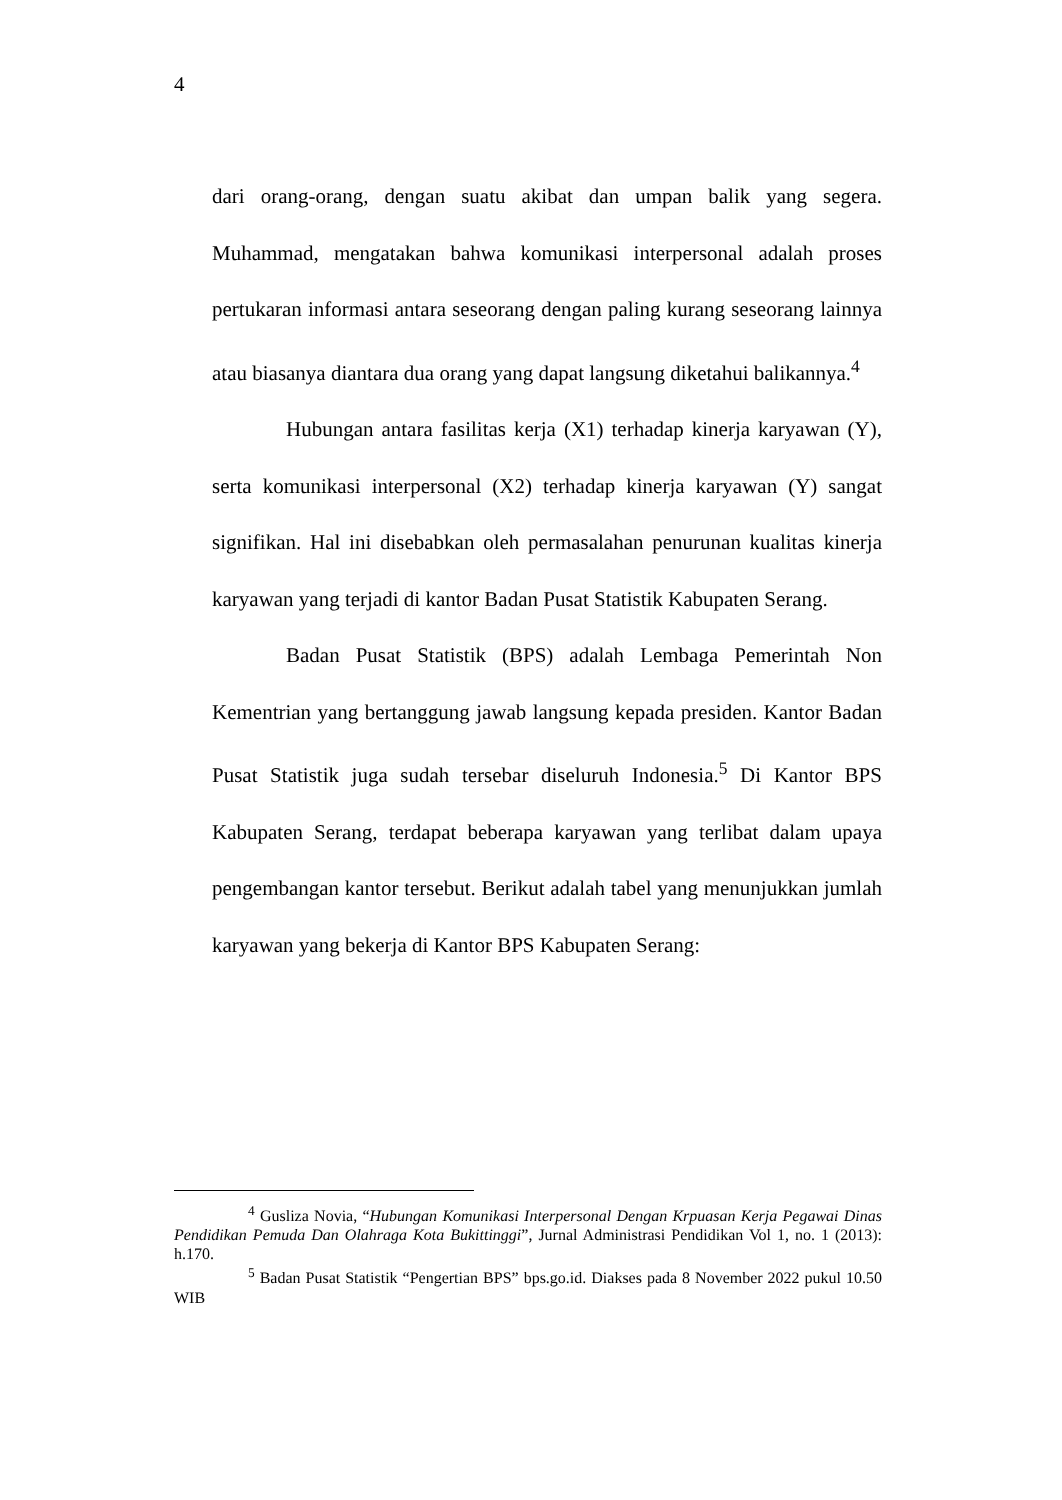4
dari orang-orang, dengan suatu akibat dan umpan balik yang segera. Muhammad, mengatakan bahwa komunikasi interpersonal adalah proses pertukaran informasi antara seseorang dengan paling kurang seseorang lainnya atau biasanya diantara dua orang yang dapat langsung diketahui balikannya.<sup>4</sup>
Hubungan antara fasilitas kerja (X1) terhadap kinerja karyawan (Y), serta komunikasi interpersonal (X2) terhadap kinerja karyawan (Y) sangat signifikan. Hal ini disebabkan oleh permasalahan penurunan kualitas kinerja karyawan yang terjadi di kantor Badan Pusat Statistik Kabupaten Serang.
Badan Pusat Statistik (BPS) adalah Lembaga Pemerintah Non Kementrian yang bertanggung jawab langsung kepada presiden. Kantor Badan Pusat Statistik juga sudah tersebar diseluruh Indonesia.<sup>5</sup> Di Kantor BPS Kabupaten Serang, terdapat beberapa karyawan yang terlibat dalam upaya pengembangan kantor tersebut. Berikut adalah tabel yang menunjukkan jumlah karyawan yang bekerja di Kantor BPS Kabupaten Serang:
<sup>4</sup> Gusliza Novia, “Hubungan Komunikasi Interpersonal Dengan Krpuasan Kerja Pegawai Dinas Pendidikan Pemuda Dan Olahraga Kota Bukittinggi”, Jurnal Administrasi Pendidikan Vol 1, no. 1 (2013): h.170.
<sup>5</sup> Badan Pusat Statistik “Pengertian BPS” bps.go.id. Diakses pada 8 November 2022 pukul 10.50 WIB